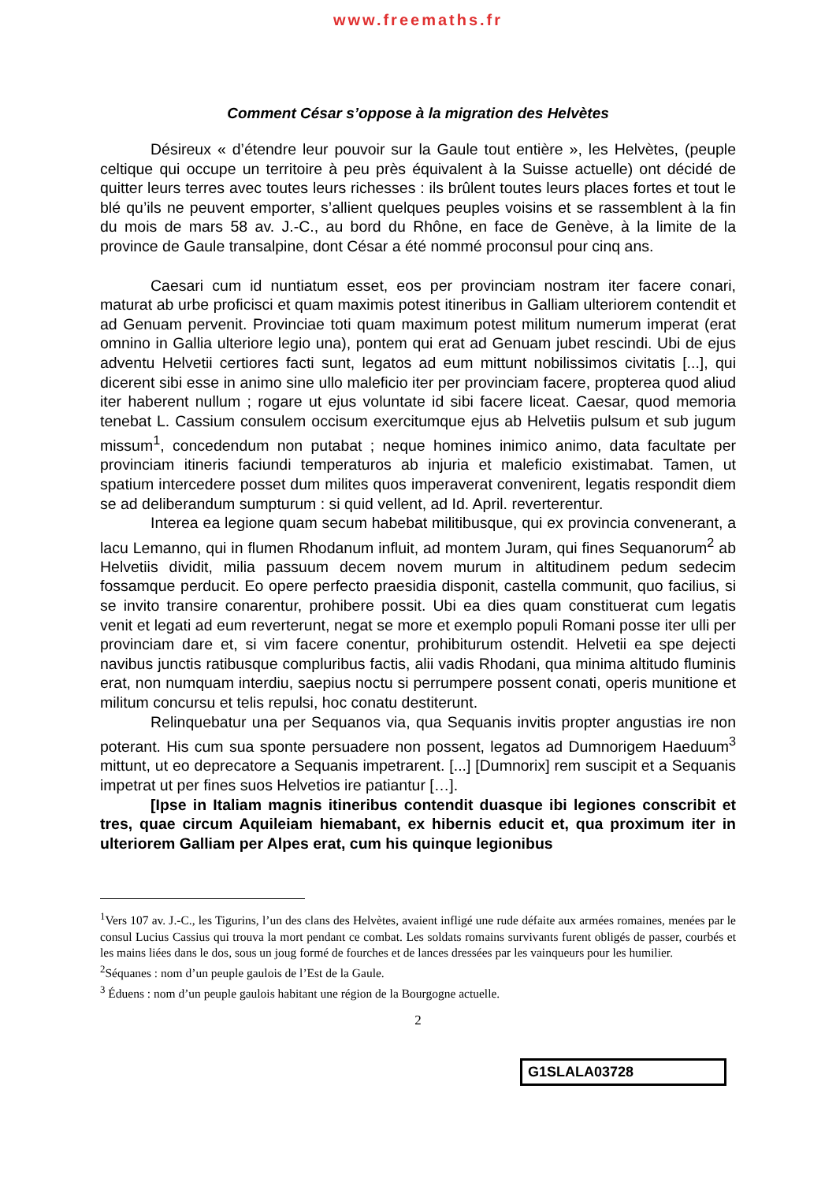www.freemaths.fr
Comment César s’oppose à la migration des Helvètes
Désireux « d’étendre leur pouvoir sur la Gaule tout entière », les Helvètes, (peuple celtique qui occupe un territoire à peu près équivalent à la Suisse actuelle) ont décidé de quitter leurs terres avec toutes leurs richesses : ils brûlent toutes leurs places fortes et tout le blé qu’ils ne peuvent emporter, s’allient quelques peuples voisins et se rassemblent à la fin du mois de mars 58 av. J.-C., au bord du Rhône, en face de Genève, à la limite de la province de Gaule transalpine, dont César a été nommé proconsul pour cinq ans.
Caesari cum id nuntiatum esset, eos per provinciam nostram iter facere conari, maturat ab urbe proficisci et quam maximis potest itineribus in Galliam ulteriorem contendit et ad Genuam pervenit. Provinciae toti quam maximum potest militum numerum imperat (erat omnino in Gallia ulteriore legio una), pontem qui erat ad Genuam jubet rescindi. Ubi de ejus adventu Helvetii certiores facti sunt, legatos ad eum mittunt nobilissimos civitatis [...], qui dicerent sibi esse in animo sine ullo maleficio iter per provinciam facere, propterea quod aliud iter haberent nullum ; rogare ut ejus voluntate id sibi facere liceat. Caesar, quod memoria tenebat L. Cassium consulem occisum exercitumque ejus ab Helvetiis pulsum et sub jugum missum<sup>1</sup>, concedendum non putabat ; neque homines inimico animo, data facultate per provinciam itineris faciundi temperaturos ab injuria et maleficio existimabat. Tamen, ut spatium intercedere posset dum milites quos imperaverat convenirent, legatis respondit diem se ad deliberandum sumpturum : si quid vellent, ad Id. April. reverterentur.
Interea ea legione quam secum habebat militibusque, qui ex provincia convenerant, a lacu Lemanno, qui in flumen Rhodanum influit, ad montem Juram, qui fines Sequanorum<sup>2</sup> ab Helvetiis dividit, milia passuum decem novem murum in altitudinem pedum sedecim fossamque perducit. Eo opere perfecto praesidia disponit, castella communit, quo facilius, si se invito transire conarentur, prohibere possit. Ubi ea dies quam constituerat cum legatis venit et legati ad eum reverterunt, negat se more et exemplo populi Romani posse iter ulli per provinciam dare et, si vim facere conentur, prohibiturum ostendit. Helvetii ea spe dejecti navibus junctis ratibusque compluribus factis, alii vadis Rhodani, qua minima altitudo fluminis erat, non numquam interdiu, saepius noctu si perrumpere possent conati, operis munitione et militum concursu et telis repulsi, hoc conatu destiterunt.
Relinquebatur una per Sequanos via, qua Sequanis invitis propter angustias ire non poterant. His cum sua sponte persuadere non possent, legatos ad Dumnorigem Haeduum<sup>3</sup> mittunt, ut eo deprecatore a Sequanis impetrarent. [...] [Dumnorix] rem suscipit et a Sequanis impetrat ut per fines suos Helvetios ire patiantur […].
[Ipse in Italiam magnis itineribus contendit duasque ibi legiones conscribit et tres, quae circum Aquileiam hiemabant, ex hibernis educit et, qua proximum iter in ulteriorem Galliam per Alpes erat, cum his quinque legionibus
<sup>1</sup> Vers 107 av. J.-C., les Tigurins, l’un des clans des Helvètes, avaient infligé une rude défaite aux armées romaines, menées par le consul Lucius Cassius qui trouva la mort pendant ce combat. Les soldats romains survivants furent obligés de passer, courbés et les mains liées dans le dos, sous un joug formé de fourches et de lances dressées par les vainqueurs pour les humilier.
<sup>2</sup> Séquanes : nom d’un peuple gaulois de l’Est de la Gaule.
<sup>3</sup> Éduens : nom d’un peuple gaulois habitant une région de la Bourgogne actuelle.
2
G1SLALA03728